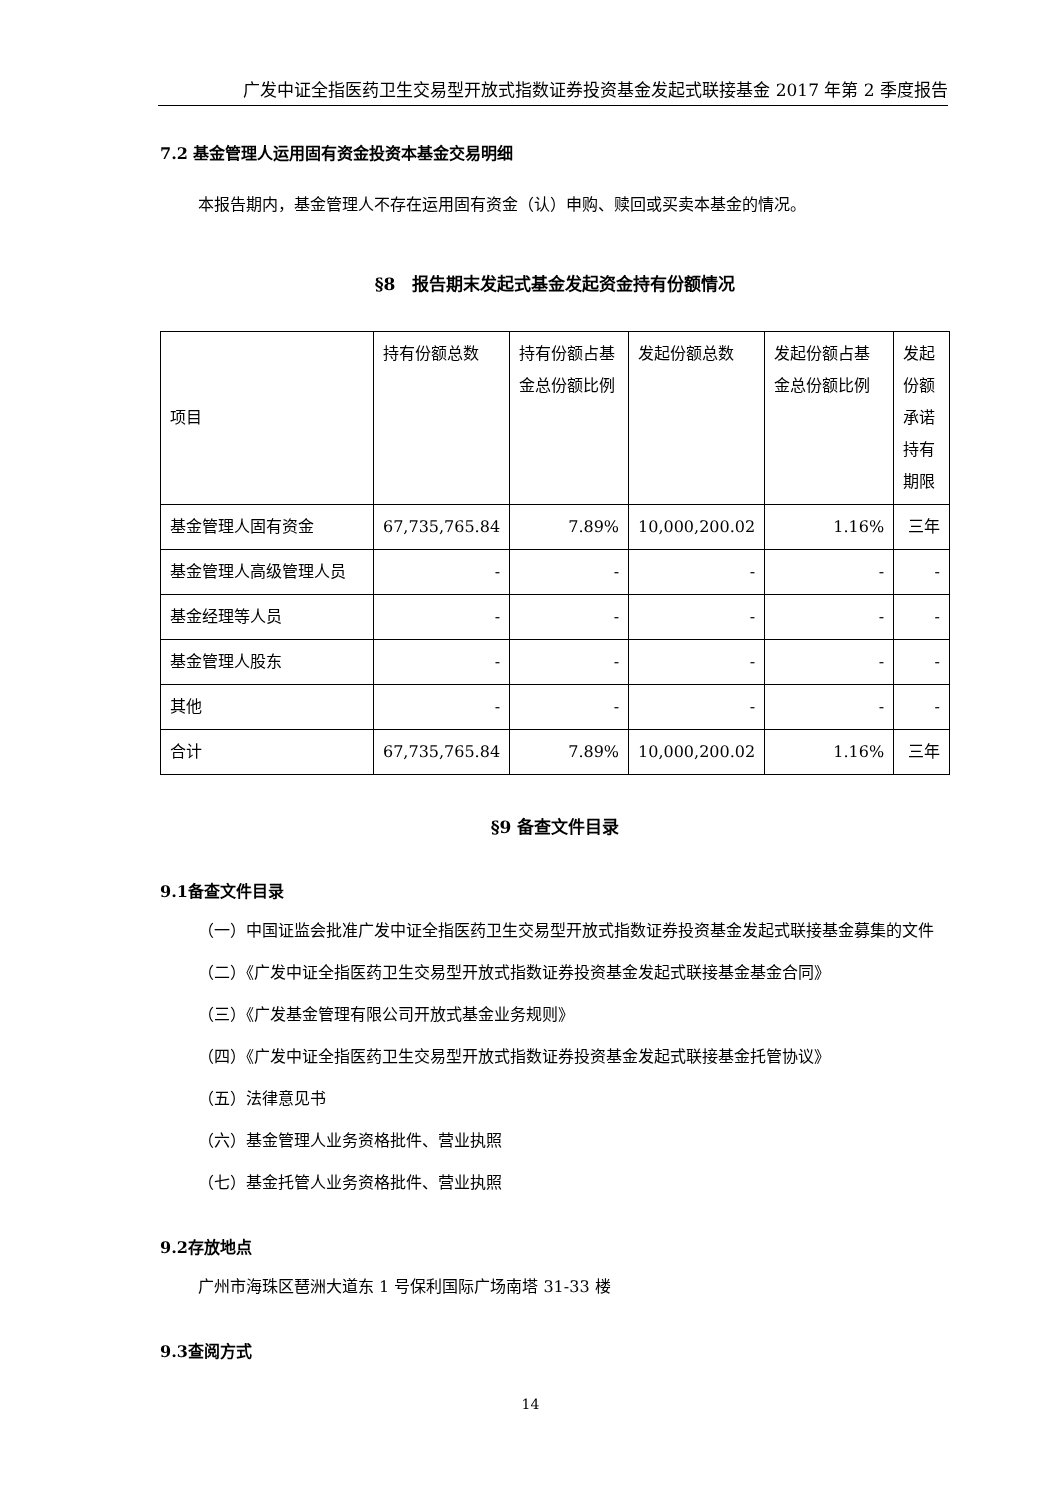广发中证全指医药卫生交易型开放式指数证券投资基金发起式联接基金 2017 年第 2 季度报告
7.2 基金管理人运用固有资金投资本基金交易明细
本报告期内，基金管理人不存在运用固有资金（认）申购、赎回或买卖本基金的情况。
§8　报告期末发起式基金发起资金持有份额情况
| 项目 | 持有份额总数 | 持有份额占基金总份额比例 | 发起份额总数 | 发起份额占基金总份额比例 | 发起份额承诺持有期限 |
| 基金管理人固有资金 | 67,735,765.84 | 7.89% | 10,000,200.02 | 1.16% | 三年 |
| 基金管理人高级管理人员 | - | - | - | - | - |
| 基金经理等人员 | - | - | - | - | - |
| 基金管理人股东 | - | - | - | - | - |
| 其他 | - | - | - | - | - |
| 合计 | 67,735,765.84 | 7.89% | 10,000,200.02 | 1.16% | 三年 |
§9 备查文件目录
9.1备查文件目录
（一）中国证监会批准广发中证全指医药卫生交易型开放式指数证券投资基金发起式联接基金募集的文件
（二）《广发中证全指医药卫生交易型开放式指数证券投资基金发起式联接基金基金合同》
（三）《广发基金管理有限公司开放式基金业务规则》
（四）《广发中证全指医药卫生交易型开放式指数证券投资基金发起式联接基金托管协议》
（五）法律意见书
（六）基金管理人业务资格批件、营业执照
（七）基金托管人业务资格批件、营业执照
9.2存放地点
广州市海珠区琶洲大道东 1 号保利国际广场南塔 31-33 楼
9.3查阅方式
14